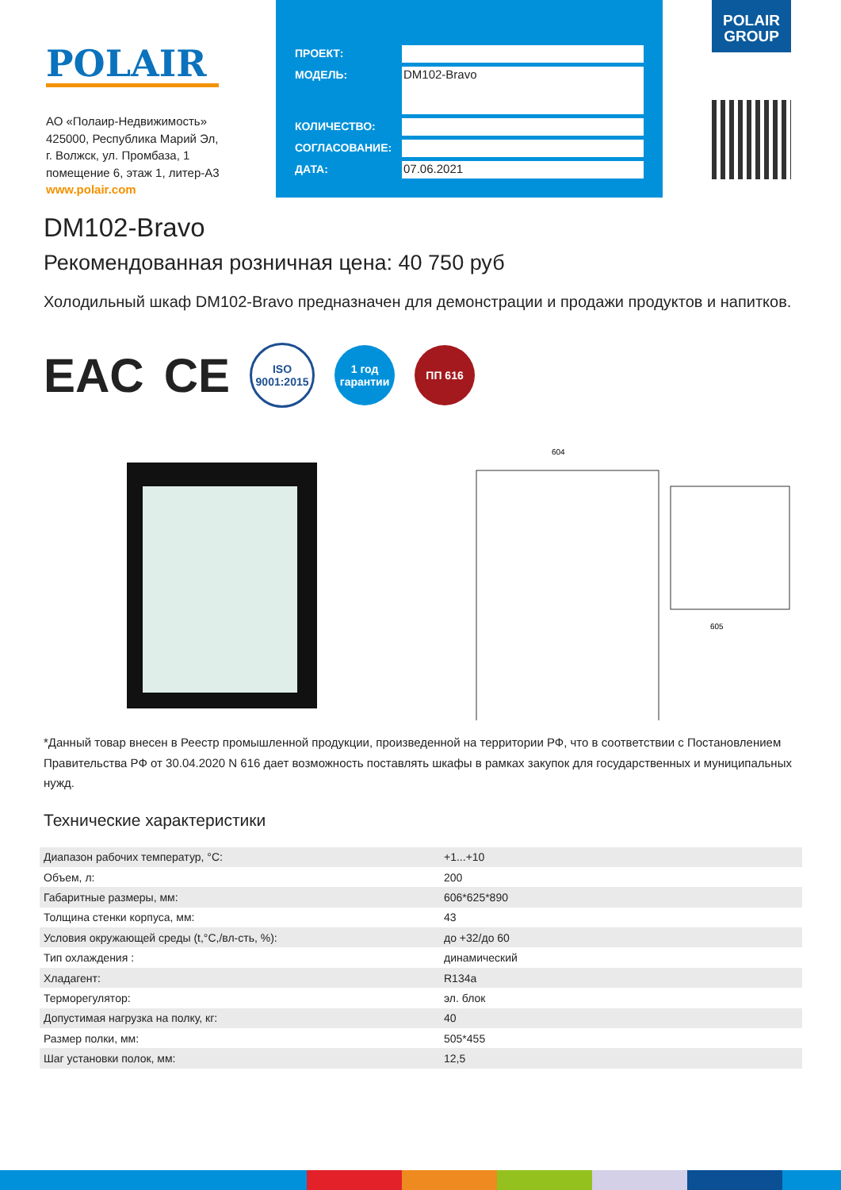POLAIR
АО «Полаир-Недвижимость»
425000, Республика Марий Эл,
г. Волжск, ул. Промбаза, 1
помещение 6, этаж 1, литер-А3
www.polair.com
ПРОЕКТ:
МОДЕЛЬ:
DM102-Bravo
КОЛИЧЕСТВО:
СОГЛАСОВАНИЕ:
ДАТА:
07.06.2021
POLAIR
GROUP
DM102-Bravo
Рекомендованная розничная цена: 40 750 руб
Холодильный шкаф DM102-Bravo предназначен для демонстрации и продажи продуктов и напитков.
EAC CE
ISO
9001:2015
1 год гарантии
ПП 616
604
605
*Данный товар внесен в Реестр промышленной продукции, произведенной на территории РФ, что в соответствии с Постановлением Правительства РФ от 30.04.2020 N 616 дает возможность поставлять шкафы в рамках закупок для государственных и муниципальных нужд.
Технические характеристики
| Диапазон рабочих температур, °С: | +1...+10 |
| Объем, л: | 200 |
| Габаритные размеры, мм: | 606*625*890 |
| Толщина стенки корпуса, мм: | 43 |
| Условия окружающей среды (t,°C,/вл-сть, %): | до +32/до 60 |
| Тип охлаждения : | динамический |
| Хладагент: | R134a |
| Терморегулятор: | эл. блок |
| Допустимая нагрузка на полку, кг: | 40 |
| Размер полки, мм: | 505*455 |
| Шаг установки полок, мм: | 12,5 |